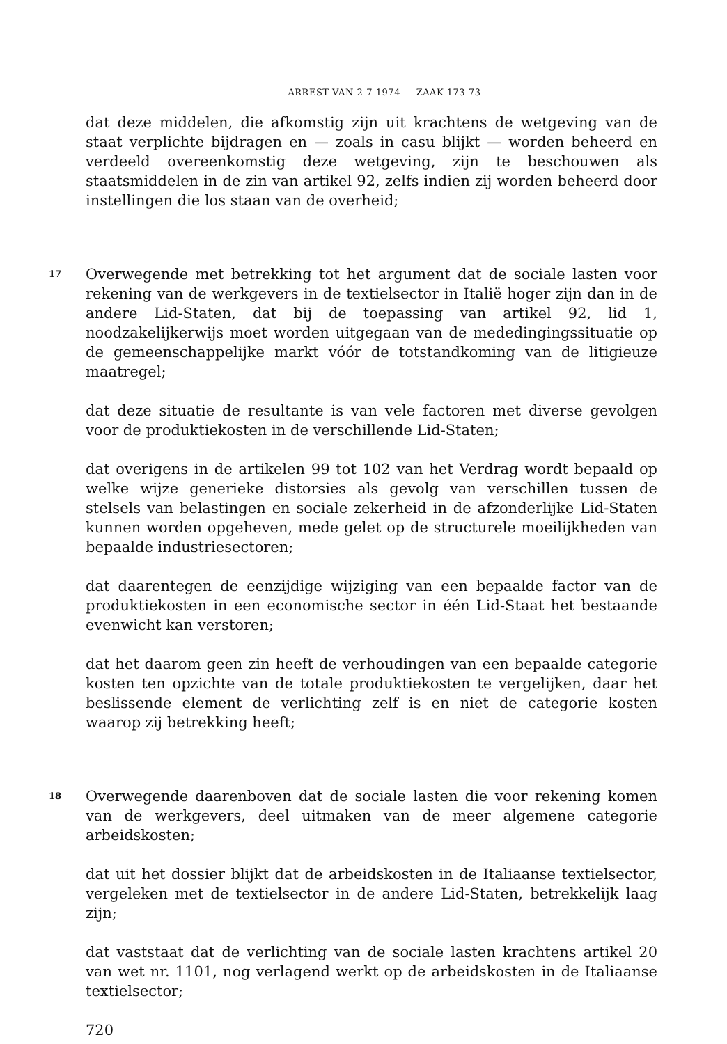ARREST VAN 2-7-1974 — ZAAK 173-73
dat deze middelen, die afkomstig zijn uit krachtens de wetgeving van de staat verplichte bijdragen en — zoals in casu blijkt — worden beheerd en verdeeld overeenkomstig deze wetgeving, zijn te beschouwen als staatsmiddelen in de zin van artikel 92, zelfs indien zij worden beheerd door instellingen die los staan van de overheid;
17
Overwegende met betrekking tot het argument dat de sociale lasten voor rekening van de werkgevers in de textielsector in Italië hoger zijn dan in de andere Lid-Staten, dat bij de toepassing van artikel 92, lid 1, noodzakelijkerwijs moet worden uitgegaan van de mededingingssituatie op de gemeenschappelijke markt vóór de totstandkoming van de litigieuze maatregel;
dat deze situatie de resultante is van vele factoren met diverse gevolgen voor de produktiekosten in de verschillende Lid-Staten;
dat overigens in de artikelen 99 tot 102 van het Verdrag wordt bepaald op welke wijze generieke distorsies als gevolg van verschillen tussen de stelsels van belastingen en sociale zekerheid in de afzonderlijke Lid-Staten kunnen worden opgeheven, mede gelet op de structurele moeilijkheden van bepaalde industriesectoren;
dat daarentegen de eenzijdige wijziging van een bepaalde factor van de produktiekosten in een economische sector in één Lid-Staat het bestaande evenwicht kan verstoren;
dat het daarom geen zin heeft de verhoudingen van een bepaalde categorie kosten ten opzichte van de totale produktiekosten te vergelijken, daar het beslissende element de verlichting zelf is en niet de categorie kosten waarop zij betrekking heeft;
18
Overwegende daarenboven dat de sociale lasten die voor rekening komen van de werkgevers, deel uitmaken van de meer algemene categorie arbeidskosten;
dat uit het dossier blijkt dat de arbeidskosten in de Italiaanse textielsector, vergeleken met de textielsector in de andere Lid-Staten, betrekkelijk laag zijn;
dat vaststaat dat de verlichting van de sociale lasten krachtens artikel 20 van wet nr. 1101, nog verlagend werkt op de arbeidskosten in de Italiaanse textielsector;
720